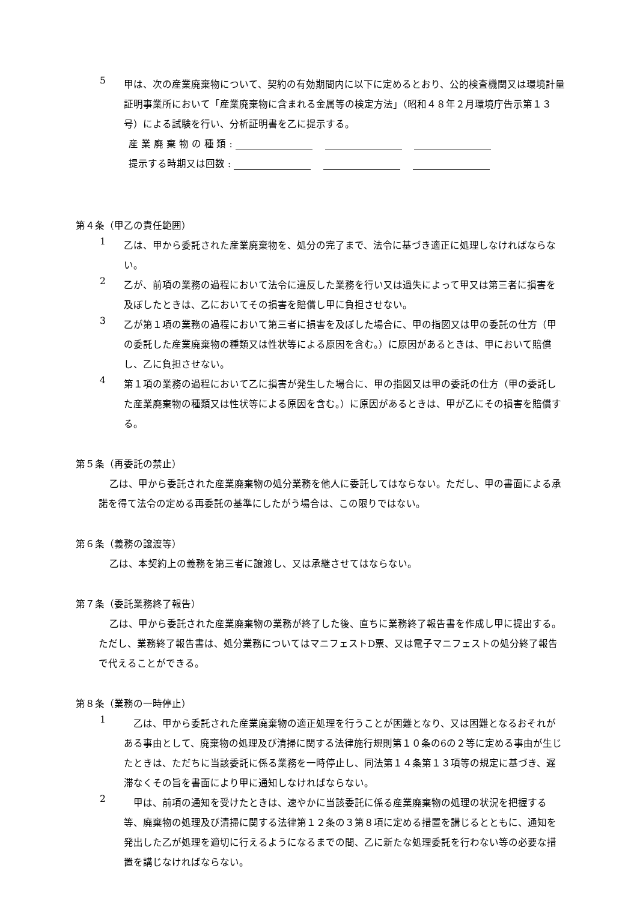5
甲は、次の産業廃棄物について、契約の有効期間内に以下に定めるとおり、公的検査機関又は環境計量証明事業所において「産業廃棄物に含まれる金属等の検定方法」（昭和４８年２月環境庁告示第１３号）による試験を行い、分析証明書を乙に提示する。
産 業 廃 棄 物 の 種 類 :
提示する時期又は回数 :
第４条（甲乙の責任範囲）
1
乙は、甲から委託された産業廃棄物を、処分の完了まで、法令に基づき適正に処理しなければならない。
2
乙が、前項の業務の過程において法令に違反した業務を行い又は過失によって甲又は第三者に損害を及ぼしたときは、乙においてその損害を賠償し甲に負担させない。
3
乙が第１項の業務の過程において第三者に損害を及ぼした場合に、甲の指図又は甲の委託の仕方（甲の委託した産業廃棄物の種類又は性状等による原因を含む。）に原因があるときは、甲において賠償し、乙に負担させない。
4
第１項の業務の過程において乙に損害が発生した場合に、甲の指図又は甲の委託の仕方（甲の委託した産業廃棄物の種類又は性状等による原因を含む。）に原因があるときは、甲が乙にその損害を賠償する。
第５条（再委託の禁止）
乙は、甲から委託された産業廃棄物の処分業務を他人に委託してはならない。ただし、甲の書面による承諾を得て法令の定める再委託の基準にしたがう場合は、この限りではない。
第６条（義務の譲渡等）
乙は、本契約上の義務を第三者に譲渡し、又は承継させてはならない。
第７条（委託業務終了報告）
乙は、甲から委託された産業廃棄物の業務が終了した後、直ちに業務終了報告書を作成し甲に提出する。ただし、業務終了報告書は、処分業務についてはマニフェストD票、又は電子マニフェストの処分終了報告で代えることができる。
第８条（業務の一時停止）
1
　乙は、甲から委託された産業廃棄物の適正処理を行うことが困難となり、又は困難となるおそれがある事由として、廃棄物の処理及び清掃に関する法律施行規則第１０条の6の２等に定める事由が生じたときは、ただちに当該委託に係る業務を一時停止し、同法第１４条第１３項等の規定に基づき、遅滞なくその旨を書面により甲に通知しなければならない。
2
　甲は、前項の通知を受けたときは、速やかに当該委託に係る産業廃棄物の処理の状況を把握する等、廃棄物の処理及び清掃に関する法律第１２条の３第８項に定める措置を講じるとともに、通知を発出した乙が処理を適切に行えるようになるまでの間、乙に新たな処理委託を行わない等の必要な措置を講じなければならない。